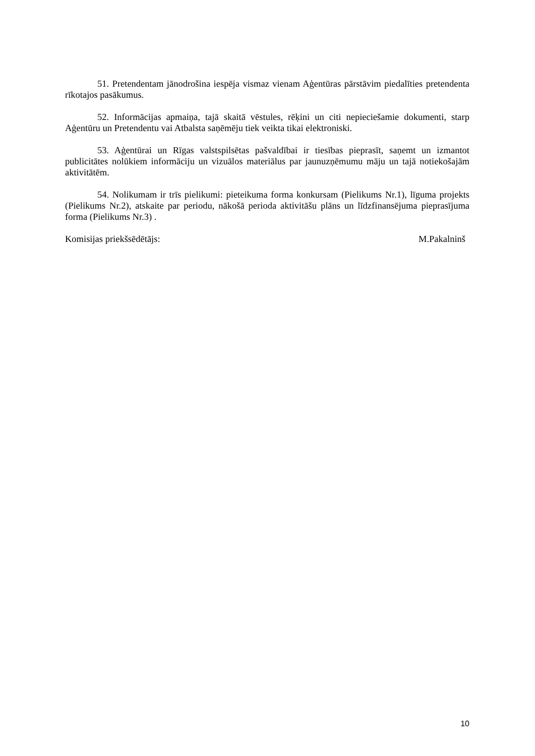51. Pretendentam jānodrošina iespēja vismaz vienam Aģentūras pārstāvim piedalīties pretendenta rīkotajos pasākumus.
52. Informācijas apmaiņa, tajā skaitā vēstules, rēķini un citi nepieciešamie dokumenti, starp Aģentūru un Pretendentu vai Atbalsta saņēmēju tiek veikta tikai elektroniski.
53. Aģentūrai un Rīgas valstspilsētas pašvaldībai ir tiesības pieprasīt, saņemt un izmantot publicitātes nolūkiem informāciju un vizuālos materiālus par jaunuzņēmumu māju un tajā notiekošajām aktivitātēm.
54. Nolikumam ir trīs pielikumi: pieteikuma forma konkursam (Pielikums Nr.1), līguma projekts (Pielikums Nr.2), atskaite par periodu, nākošā perioda aktivitāšu plāns un līdzfinansējuma pieprasījuma forma (Pielikums Nr.3) .
Komisijas priekšsēdētājs: M.Pakalninš
10